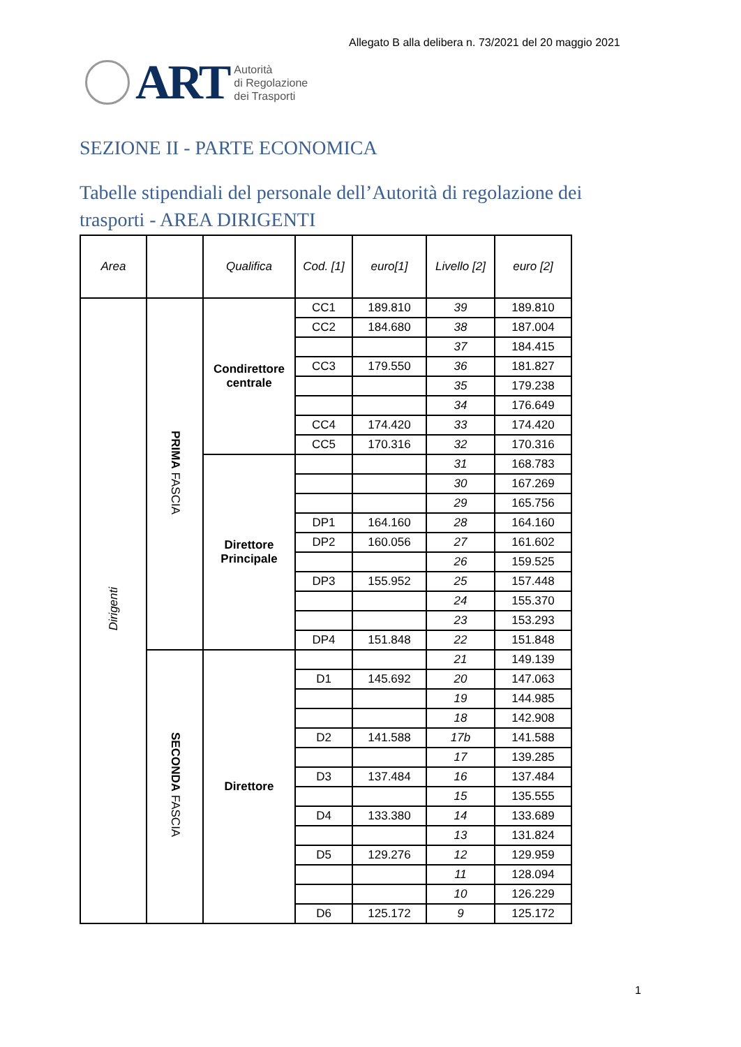Allegato B alla delibera n. 73/2021 del 20 maggio 2021
ART
Autorità
di Regolazione
dei Trasporti
SEZIONE II - PARTE ECONOMICA
Tabelle stipendiali del personale dell’Autorità di regolazione dei trasporti - AREA DIRIGENTI
| Area | | Qualifica | Cod. [1] | euro[1] | Livello [2] | euro [2] |
| --- | --- | --- | --- | --- | --- | --- |
| Dirigenti | PRIMA FASCIA | Condirettore centrale | CC1 | 189.810 | 39 | 189.810 |
| | | | CC2 | 184.680 | 38 | 187.004 |
| | | | | | 37 | 184.415 |
| | | | CC3 | 179.550 | 36 | 181.827 |
| | | | | | 35 | 179.238 |
| | | | | | 34 | 176.649 |
| | | | CC4 | 174.420 | 33 | 174.420 |
| | | | CC5 | 170.316 | 32 | 170.316 |
| | | Direttore Principale | | | 31 | 168.783 |
| | | | | | 30 | 167.269 |
| | | | | | 29 | 165.756 |
| | | | DP1 | 164.160 | 28 | 164.160 |
| | | | DP2 | 160.056 | 27 | 161.602 |
| | | | | | 26 | 159.525 |
| | | | DP3 | 155.952 | 25 | 157.448 |
| | | | | | 24 | 155.370 |
| | | | | | 23 | 153.293 |
| | | | DP4 | 151.848 | 22 | 151.848 |
| | SECONDA FASCIA | Direttore | | | 21 | 149.139 |
| | | | D1 | 145.692 | 20 | 147.063 |
| | | | | | 19 | 144.985 |
| | | | | | 18 | 142.908 |
| | | | D2 | 141.588 | 17b | 141.588 |
| | | | | | 17 | 139.285 |
| | | | D3 | 137.484 | 16 | 137.484 |
| | | | | | 15 | 135.555 |
| | | | D4 | 133.380 | 14 | 133.689 |
| | | | | | 13 | 131.824 |
| | | | D5 | 129.276 | 12 | 129.959 |
| | | | | | 11 | 128.094 |
| | | | | | 10 | 126.229 |
| | | | D6 | 125.172 | 9 | 125.172 |
1